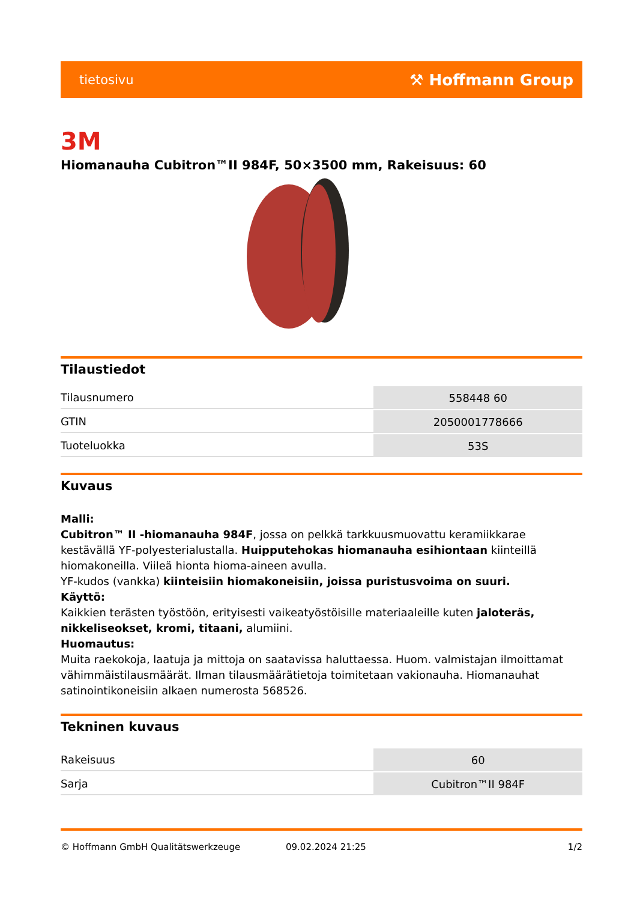tietosivu ⚒ Hoffmann Group
3M
Hiomanauha Cubitron™II 984F, 50×3500 mm, Rakeisuus: 60
Tilaustiedot
| Tilausnumero | 558448 60 |
| GTIN | 2050001778666 |
| Tuoteluokka | 53S |
Kuvaus
Malli:
Cubitron™ II -hiomanauha 984F, jossa on pelkkä tarkkuusmuovattu keramiikkarae kestävällä YF-polyesterialustalla. Huipputehokas hiomanauha esihiontaan kiinteillä hiomakoneilla. Viileä hionta hioma-aineen avulla.
YF-kudos (vankka) kiinteisiin hiomakoneisiin, joissa puristusvoima on suuri.
Käyttö:
Kaikkien terästen työstöön, erityisesti vaikeatyöstöisille materiaaleille kuten jaloteräs, nikkeliseokset, kromi, titaani, alumiini.
Huomautus:
Muita raekokoja, laatuja ja mittoja on saatavissa haluttaessa. Huom. valmistajan ilmoittamat vähimmäistilausmäärät. Ilman tilausmäärätietoja toimitetaan vakionauha. Hiomanauhat satinointikoneisiin alkaen numerosta 568526.
Tekninen kuvaus
| Rakeisuus | 60 |
| Sarja | Cubitron™II 984F |
© Hoffmann GmbH Qualitätswerkzeuge 09.02.2024 21:25 1/2